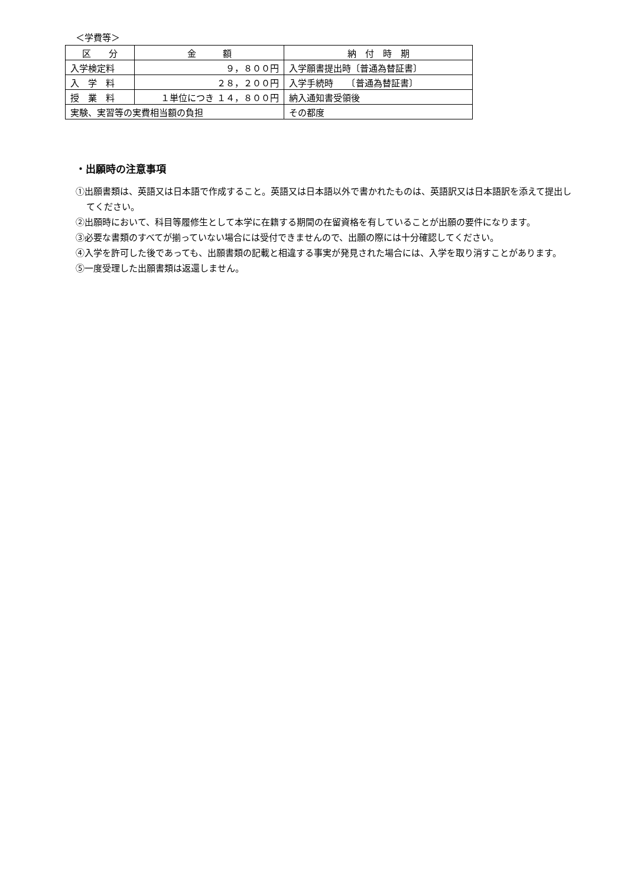＜学費等＞
| 区 分 | 金 額 | 納 付 時 期 |
| --- | --- | --- |
| 入学検定料 | ９，８００円 | 入学願書提出時〔普通為替証書〕 |
| 入 学 料 | ２８，２００円 | 入学手続時 〔普通為替証書〕 |
| 授 業 料 | １単位につき １４，８００円 | 納入通知書受領後 |
| 実験、実習等の実費相当額の負担 | | その都度 |
・出願時の注意事項
①出願書類は、英語又は日本語で作成すること。英語又は日本語以外で書かれたものは、英語訳又は日本語訳を添えて提出してください。
②出願時において、科目等履修生として本学に在籍する期間の在留資格を有していることが出願の要件になります。
③必要な書類のすべてが揃っていない場合には受付できませんので、出願の際には十分確認してください。
④入学を許可した後であっても、出願書類の記載と相違する事実が発見された場合には、入学を取り消すことがあります。
⑤一度受理した出願書類は返還しません。